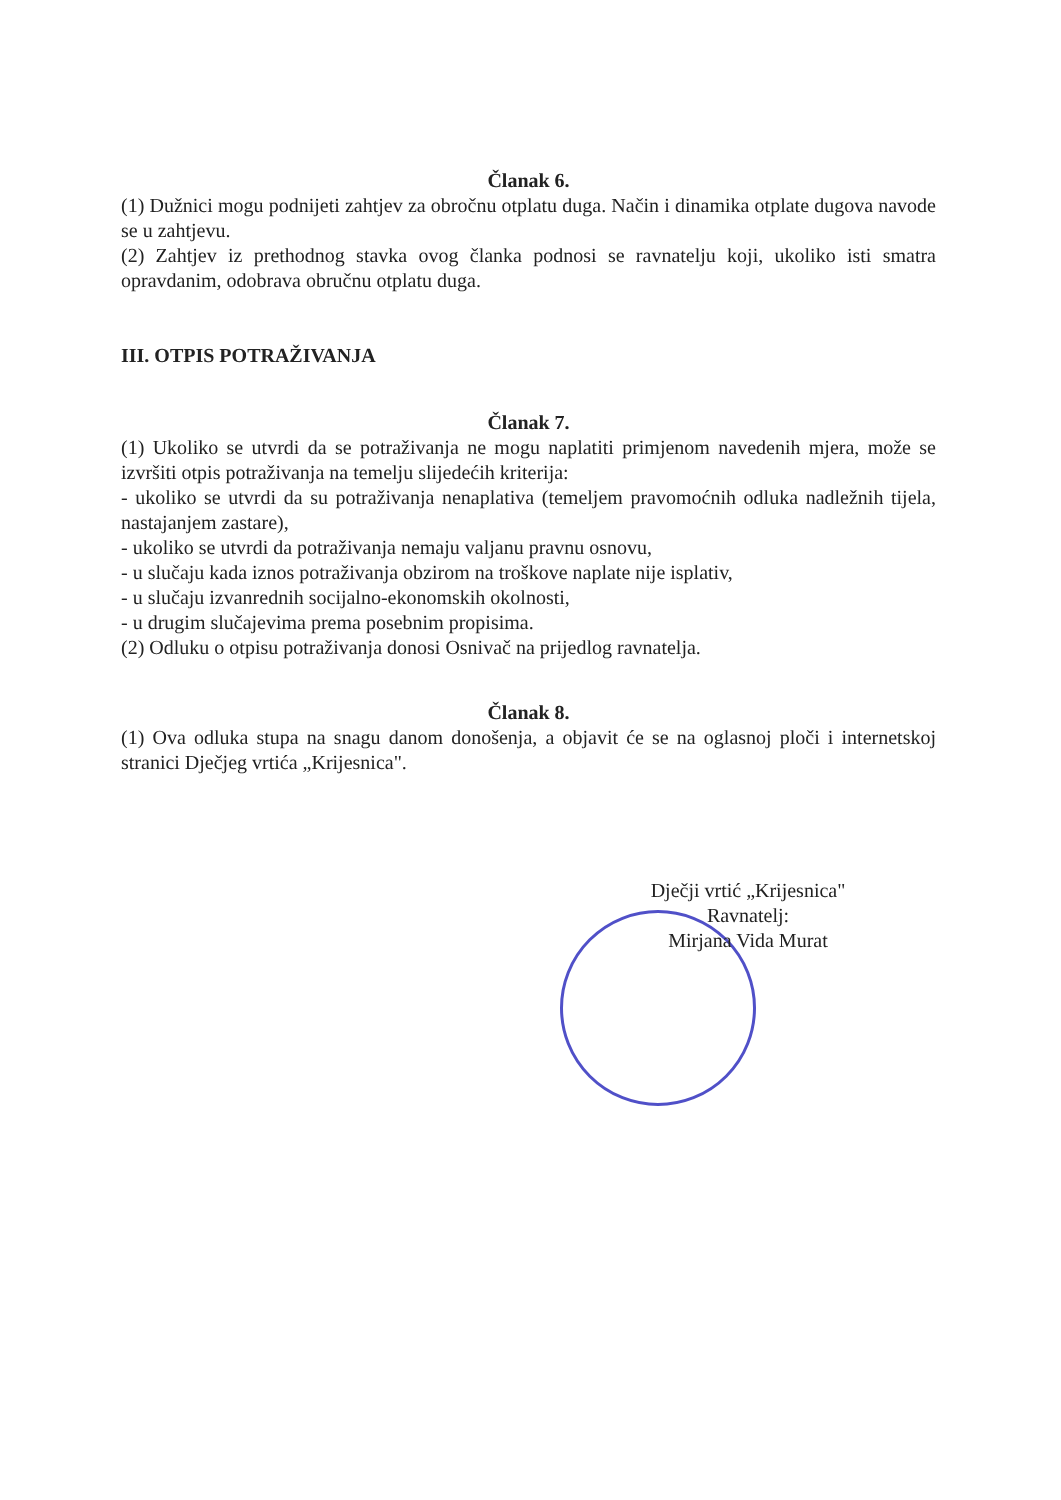Članak 6.
(1) Dužnici mogu podnijeti zahtjev za obročnu otplatu duga. Način i dinamika otplate dugova navode se u zahtjevu.
(2) Zahtjev iz prethodnog stavka ovog članka podnosi se ravnatelju koji, ukoliko isti smatra opravdanim, odobrava obručnu otplatu duga.
III. OTPIS POTRAŽIVANJA
Članak 7.
(1) Ukoliko se utvrdi da se potraživanja ne mogu naplatiti primjenom navedenih mjera, može se izvršiti otpis potraživanja na temelju slijedećih kriterija:
- ukoliko se utvrdi da su potraživanja nenaplativa (temeljem pravomoćnih odluka nadležnih tijela, nastajanjem zastare),
- ukoliko se utvrdi da potraživanja nemaju valjanu pravnu osnovu,
- u slučaju kada iznos potraživanja obzirom na troškove naplate nije isplativ,
- u slučaju izvanrednih socijalno-ekonomskih okolnosti,
- u drugim slučajevima prema posebnim propisima.
(2) Odluku o otpisu potraživanja donosi Osnivač na prijedlog ravnatelja.
Članak 8.
(1) Ova odluka stupa na snagu danom donošenja, a objavit će se na oglasnoj ploči i internetskoj stranici Dječjeg vrtića „Krijesnica".
Dječji vrtić „Krijesnica"
Ravnatelj:
Mirjana Vida Murat